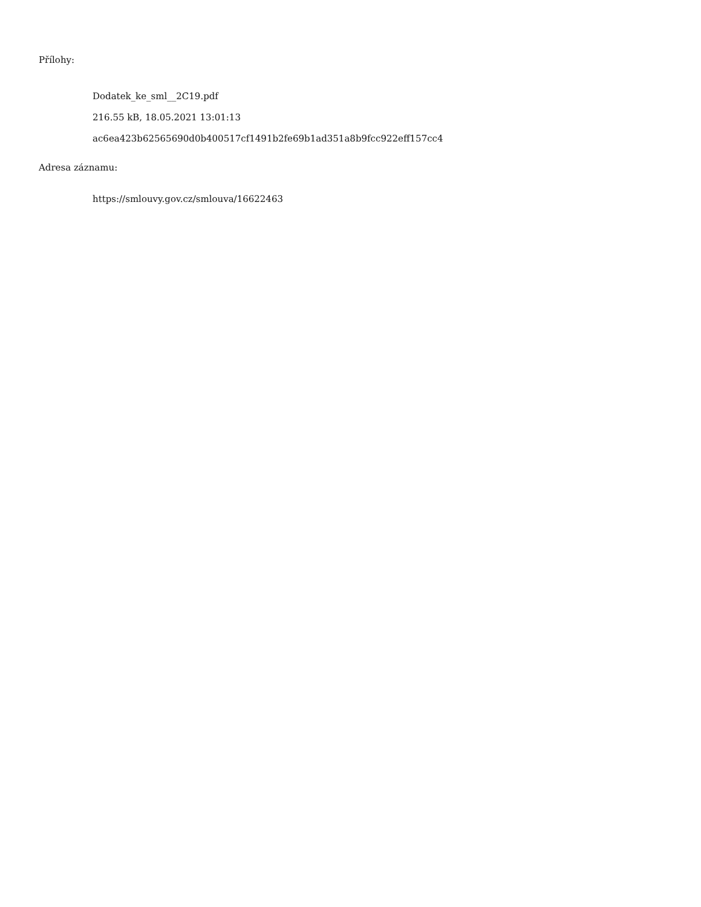Přílohy:
Dodatek_ke_sml__2C19.pdf
216.55 kB, 18.05.2021 13:01:13
ac6ea423b62565690d0b400517cf1491b2fe69b1ad351a8b9fcc922eff157cc4
Adresa záznamu:
https://smlouvy.gov.cz/smlouva/16622463